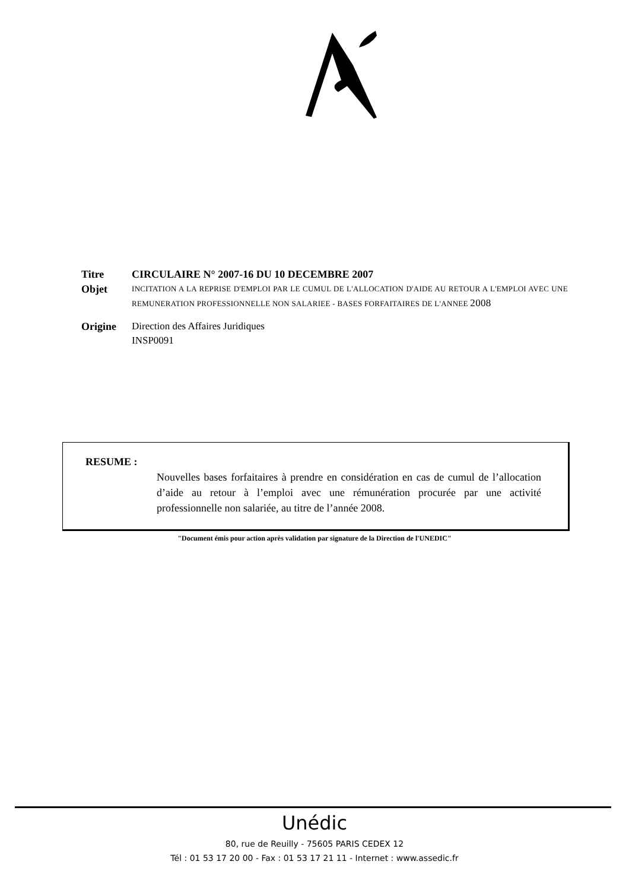Titre CIRCULAIRE N° 2007-16 DU 10 DECEMBRE 2007
Objet
INCITATION A LA REPRISE D'EMPLOI PAR LE CUMUL DE L'ALLOCATION D'AIDE AU RETOUR A L'EMPLOI AVEC UNE REMUNERATION PROFESSIONNELLE NON SALARIEE - BASES FORFAITAIRES DE L'ANNEE 2008
Origine Direction des Affaires Juridiques
INSP0091
RESUME :
Nouvelles bases forfaitaires à prendre en considération en cas de cumul de l’allocation d’aide au retour à l’emploi avec une rémunération procurée par une activité professionnelle non salariée, au titre de l’année 2008.
"Document émis pour action après validation par signature de la Direction de l'UNEDIC"
Unédic
80, rue de Reuilly - 75605 PARIS CEDEX 12
Tél : 01 53 17 20 00 - Fax : 01 53 17 21 11 - Internet : www.assedic.fr